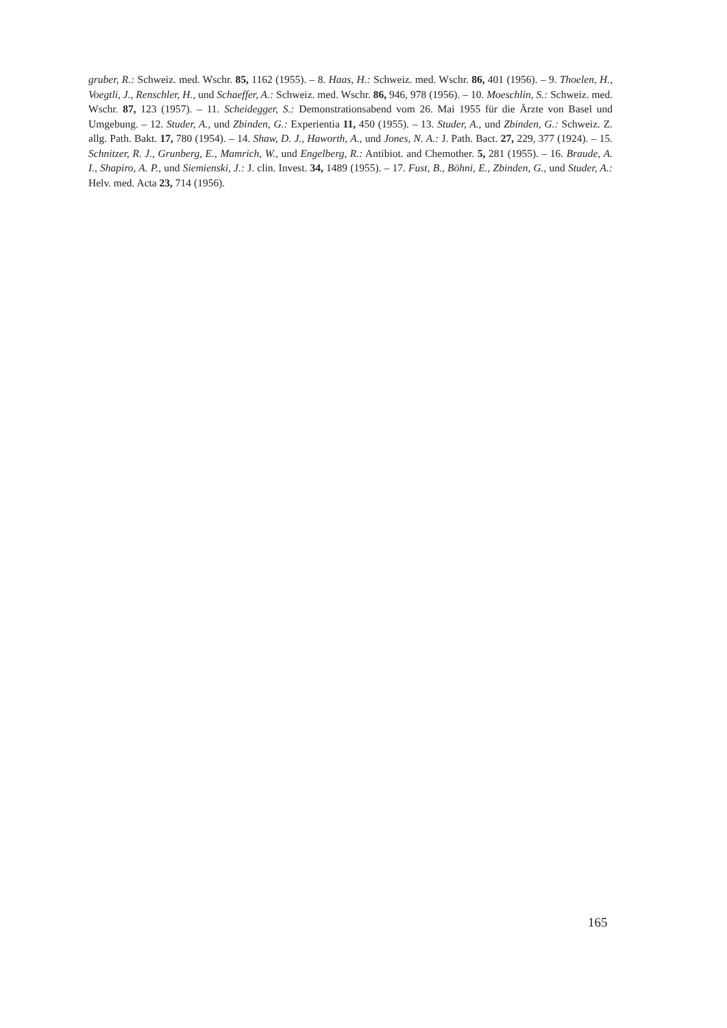gruber, R.: Schweiz. med. Wschr. 85, 1162 (1955). – 8. Haas, H.: Schweiz. med. Wschr. 86, 401 (1956). – 9. Thoelen, H., Voegtli, J., Renschler, H., und Schaeffer, A.: Schweiz. med. Wschr. 86, 946, 978 (1956). – 10. Moeschlin, S.: Schweiz. med. Wschr. 87, 123 (1957). – 11. Scheidegger, S.: Demonstrationsabend vom 26. Mai 1955 für die Ärzte von Basel und Umgebung. – 12. Studer, A., und Zbinden, G.: Experientia 11, 450 (1955). – 13. Studer, A., und Zbinden, G.: Schweiz. Z. allg. Path. Bakt. 17, 780 (1954). – 14. Shaw, D. J., Haworth, A., und Jones, N. A.: J. Path. Bact. 27, 229, 377 (1924). – 15. Schnitzer, R. J., Grunberg, E., Mamrich, W., und Engelberg, R.: Antibiot. and Chemother. 5, 281 (1955). – 16. Braude, A. I., Shapiro, A. P., und Siemienski, J.: J. clin. Invest. 34, 1489 (1955). – 17. Fust, B., Böhni, E., Zbinden, G., und Studer, A.: Helv. med. Acta 23, 714 (1956).
165